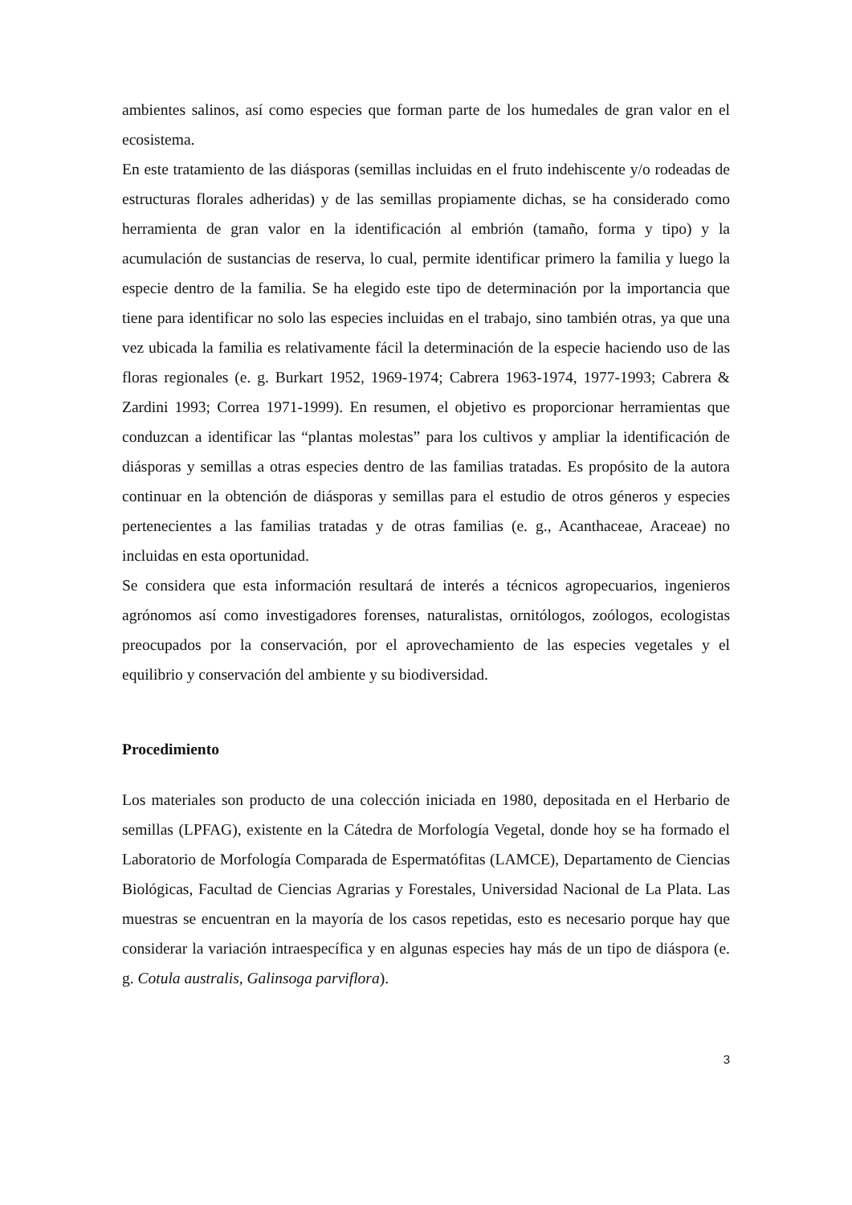ambientes salinos, así como especies que forman parte de los humedales de gran valor en el ecosistema.
En este tratamiento de las diásporas (semillas incluidas en el fruto indehiscente y/o rodeadas de estructuras florales adheridas) y de las semillas propiamente dichas, se ha considerado como herramienta de gran valor en la identificación al embrión (tamaño, forma y tipo) y la acumulación de sustancias de reserva, lo cual, permite identificar primero la familia y luego la especie dentro de la familia. Se ha elegido este tipo de determinación por la importancia que tiene para identificar no solo las especies incluidas en el trabajo, sino también otras, ya que una vez ubicada la familia es relativamente fácil la determinación de la especie haciendo uso de las floras regionales (e. g. Burkart 1952, 1969-1974; Cabrera 1963-1974, 1977-1993; Cabrera & Zardini 1993; Correa 1971-1999). En resumen, el objetivo es proporcionar herramientas que conduzcan a identificar las “plantas molestas” para los cultivos y ampliar la identificación de diásporas y semillas a otras especies dentro de las familias tratadas. Es propósito de la autora continuar en la obtención de diásporas y semillas para el estudio de otros géneros y especies pertenecientes a las familias tratadas y de otras familias (e. g., Acanthaceae, Araceae) no incluidas en esta oportunidad.
Se considera que esta información resultará de interés a técnicos agropecuarios, ingenieros agrónomos así como investigadores forenses, naturalistas, ornitólogos, zoólogos, ecologistas preocupados por la conservación, por el aprovechamiento de las especies vegetales y el equilibrio y conservación del ambiente y su biodiversidad.
Procedimiento
Los materiales son producto de una colección iniciada en 1980, depositada en el Herbario de semillas (LPFAG), existente en la Cátedra de Morfología Vegetal, donde hoy se ha formado el Laboratorio de Morfología Comparada de Espermatófitas (LAMCE), Departamento de Ciencias Biológicas, Facultad de Ciencias Agrarias y Forestales, Universidad Nacional de La Plata. Las muestras se encuentran en la mayoría de los casos repetidas, esto es necesario porque hay que considerar la variación intraespecífica y en algunas especies hay más de un tipo de diáspora (e. g. Cotula australis, Galinsoga parviflora).
3